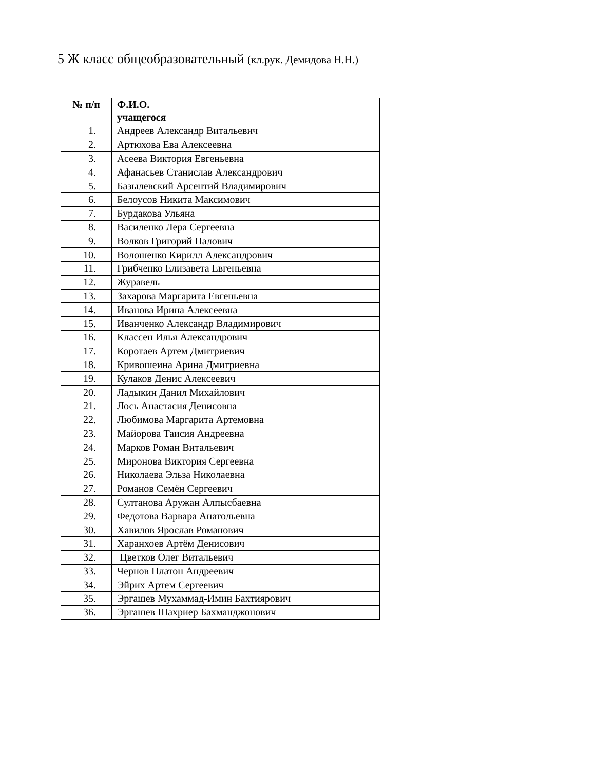5 Ж класс общеобразовательный (кл.рук. Демидова Н.Н.)
| № п/п | Ф.И.О. учащегося |
| --- | --- |
| 1. | Андреев Александр Витальевич |
| 2. | Артюхова Ева Алексеевна |
| 3. | Асеева Виктория Евгеньевна |
| 4. | Афанасьев Станислав Александрович |
| 5. | Базылевский Арсентий Владимирович |
| 6. | Белоусов Никита Максимович |
| 7. | Бурдакова Ульяна |
| 8. | Василенко Лера Сергеевна |
| 9. | Волков Григорий Палович |
| 10. | Волошенко Кирилл Александрович |
| 11. | Грибченко Елизавета Евгеньевна |
| 12. | Журавель |
| 13. | Захарова Маргарита Евгеньевна |
| 14. | Иванова Ирина Алексеевна |
| 15. | Иванченко Александр Владимирович |
| 16. | Классен Илья Александрович |
| 17. | Коротаев Артем Дмитриевич |
| 18. | Кривошеина Арина Дмитриевна |
| 19. | Кулаков Денис Алексеевич |
| 20. | Ладыкин Данил Михайлович |
| 21. | Лось Анастасия Денисовна |
| 22. | Любимова Маргарита Артемовна |
| 23. | Майорова Таисия Андреевна |
| 24. | Марков Роман Витальевич |
| 25. | Миронова Виктория Сергеевна |
| 26. | Николаева Эльза Николаевна |
| 27. | Романов Семён Сергеевич |
| 28. | Султанова Аружан Алпысбаевна |
| 29. | Федотова Варвара Анатольевна |
| 30. | Хавилов Ярослав Романович |
| 31. | Харанхоев Артём Денисович |
| 32. | Цветков Олег Витальевич |
| 33. | Чернов Платон Андреевич |
| 34. | Эйрих Артем Сергеевич |
| 35. | Эргашев Мухаммад-Имин Бахтиярович |
| 36. | Эргашев Шахриер Бахманджонович |